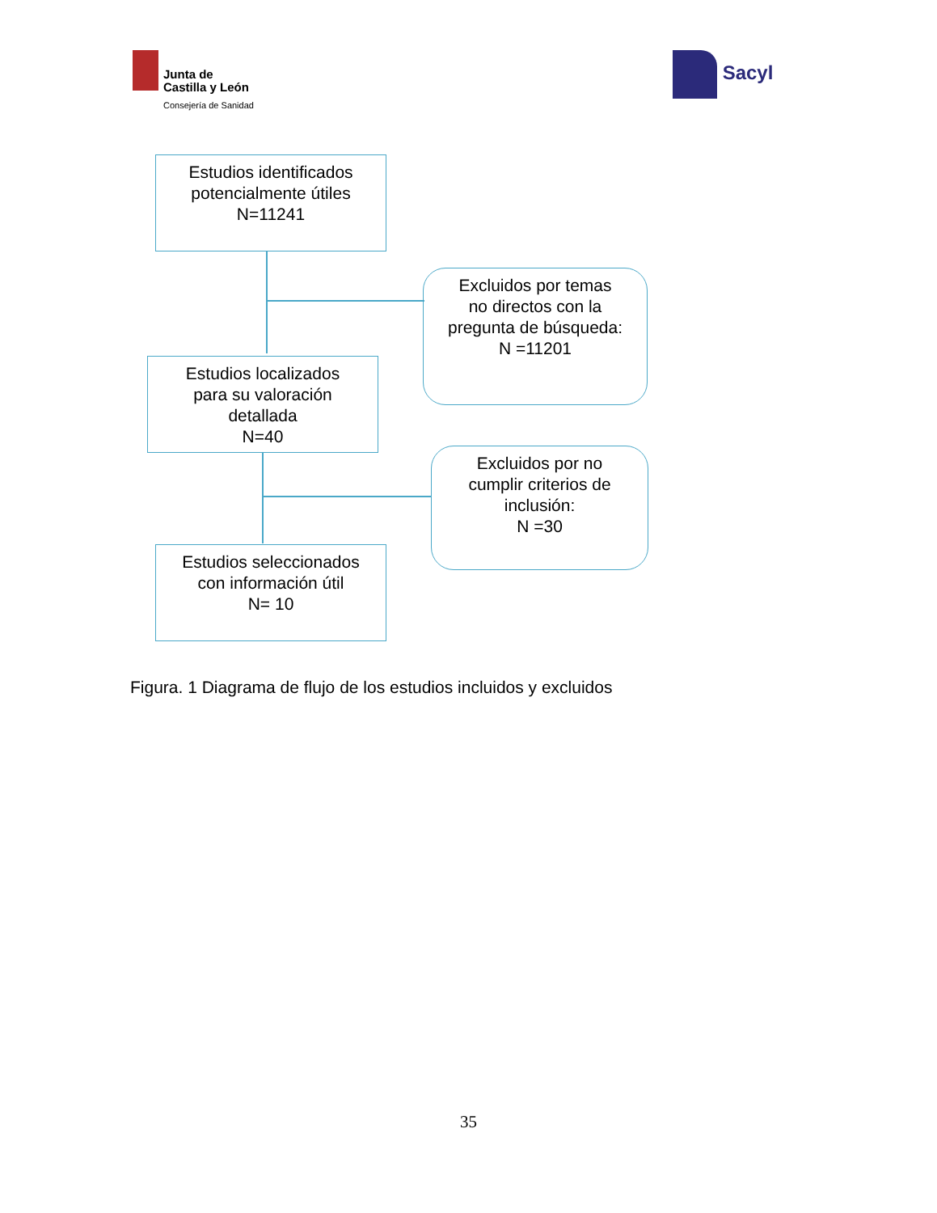Junta de
Castilla y León Consejería de Sanidad
Sacyl
Estudios identificados
potencialmente útiles
N=11241
Excluidos por temas
no directos con la
pregunta de búsqueda:
N =11201
Estudios localizados
para su valoración
detallada
N=40
Excluidos por no
cumplir criterios de
inclusión:
N =30
Estudios seleccionados
con información útil
N= 10
Figura. 1 Diagrama de flujo de los estudios incluidos y excluidos
35